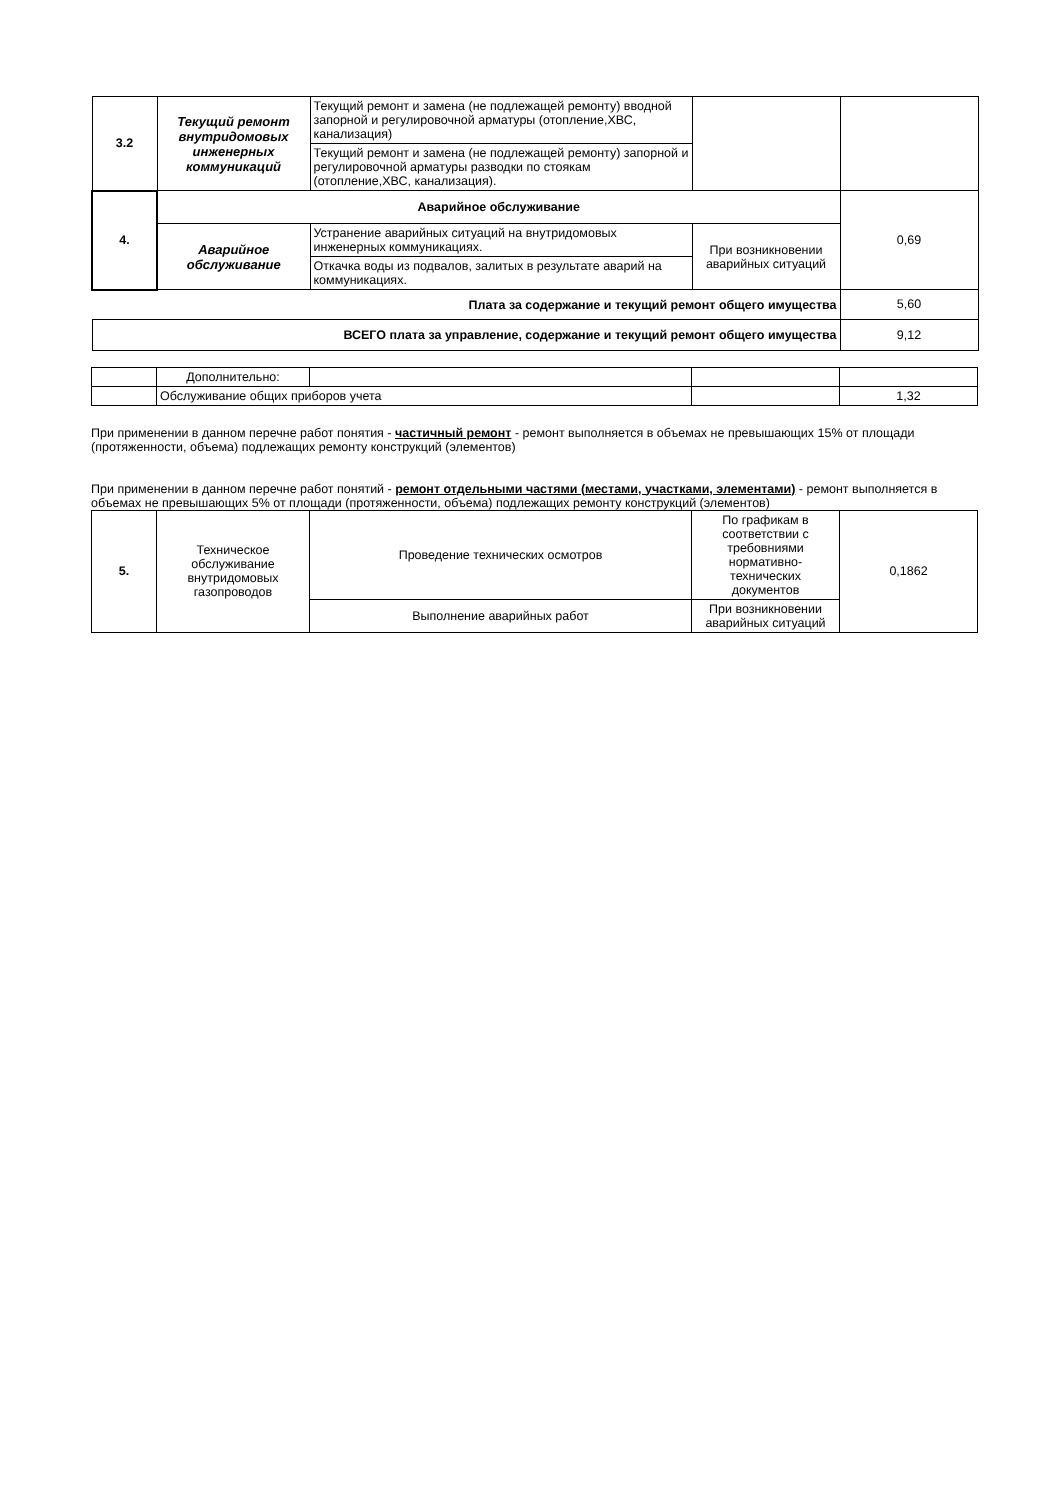| 3.2 | Текущий ремонт внутридомовых инженерных коммуникаций | Текущий ремонт и замена (не подлежащей ремонту) вводной запорной и регулировочной арматуры (отопление,ХВС, канализация) | | |
| | | Текущий ремонт и замена (не подлежащей ремонту) запорной и регулировочной арматуры разводки по стоякам (отопление,ХВС, канализация). | | |
| 4. | Аварийное обслуживание | | | 0,69 |
| | Аварийное обслуживание | Устранение аварийных ситуаций на внутридомовых инженерных коммуникациях. | При возникновении аварийных ситуаций | |
| | | Откачка воды из подвалов, залитых в результате аварий на коммуникациях. | | |
| Плата за содержание и текущий ремонт общего имущества | | | | 5,60 |
| ВСЕГО плата за управление, содержание и текущий ремонт общего имущества | | | | 9,12 |
| | Дополнительно: | | | |
| | Обслуживание общих приборов учета | | | 1,32 |
При применении в данном перечне работ понятия - частичный ремонт - ремонт выполняется в объемах не превышающих 15% от площади (протяженности, объема) подлежащих ремонту конструкций (элементов)
При применении в данном перечне работ понятий - ремонт отдельными частями (местами, участками, элементами) - ремонт выполняется в объемах не превышающих 5% от площади (протяженности, объема) подлежащих ремонту конструкций (элементов)
| 5. | Техническое обслуживание внутридомовых газопроводов | Проведение технических осмотров | По графикам в соответствии с требовниями нормативно-технических документов | 0,1862 |
| | | Выполнение аварийных работ | При возникновении аварийных ситуаций | |